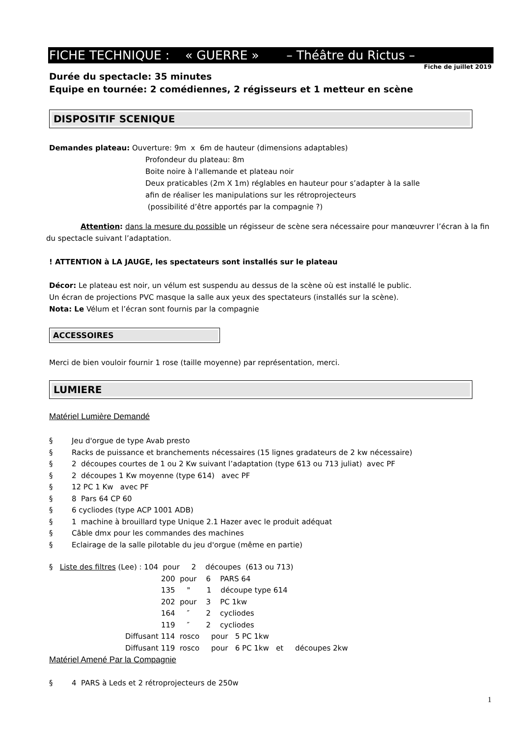FICHE TECHNIQUE : « GUERRE » – Théâtre du Rictus –
Fiche de juillet 2019
Durée du spectacle: 35 minutes
Equipe en tournée: 2 comédiennes, 2 régisseurs et 1 metteur en scène
DISPOSITIF SCENIQUE
Demandes plateau: Ouverture: 9m x 6m de hauteur (dimensions adaptables)
Profondeur du plateau: 8m
Boite noire à l'allemande et plateau noir
Deux praticables (2m X 1m) réglables en hauteur pour s’adapter à la salle
afin de réaliser les manipulations sur les rétroprojecteurs
(possibilité d’être apportés par la compagnie ?)
Attention: dans la mesure du possible un régisseur de scène sera nécessaire pour manœuvrer l’écran à la fin du spectacle suivant l’adaptation.
! ATTENTION à LA JAUGE, les spectateurs sont installés sur le plateau
Décor: Le plateau est noir, un vélum est suspendu au dessus de la scène où est installé le public.
Un écran de projections PVC masque la salle aux yeux des spectateurs (installés sur la scène).
Nota: Le Vélum et l’écran sont fournis par la compagnie
ACCESSOIRES
Merci de bien vouloir fournir 1 rose (taille moyenne) par représentation, merci.
LUMIERE
Matériel Lumière Demandé
§ Jeu d'orgue de type Avab presto
§ Racks de puissance et branchements nécessaires (15 lignes gradateurs de 2 kw nécessaire)
§ 2 découpes courtes de 1 ou 2 Kw suivant l’adaptation (type 613 ou 713 juliat) avec PF
§ 2 découpes 1 Kw moyenne (type 614) avec PF
§ 12 PC 1 Kw avec PF
§ 8 Pars 64 CP 60
§ 6 cycliodes (type ACP 1001 ADB)
§ 1 machine à brouillard type Unique 2.1 Hazer avec le produit adéquat
§ Câble dmx pour les commandes des machines
§ Eclairage de la salle pilotable du jeu d'orgue (même en partie)
§ Liste des filtres (Lee) : 104 pour 2 découpes (613 ou 713)
200 pour 6 PARS 64
135 " 1 découpe type 614
202 pour 3 PC 1kw
164 ″ 2 cycliodes
119 ″ 2 cycliodes
Diffusant 114 rosco pour 5 PC 1kw
Diffusant 119 rosco pour 6 PC 1kw et découpes 2kw
Matériel Amené Par la Compagnie
§ 4 PARS à Leds et 2 rétroprojecteurs de 250w
1